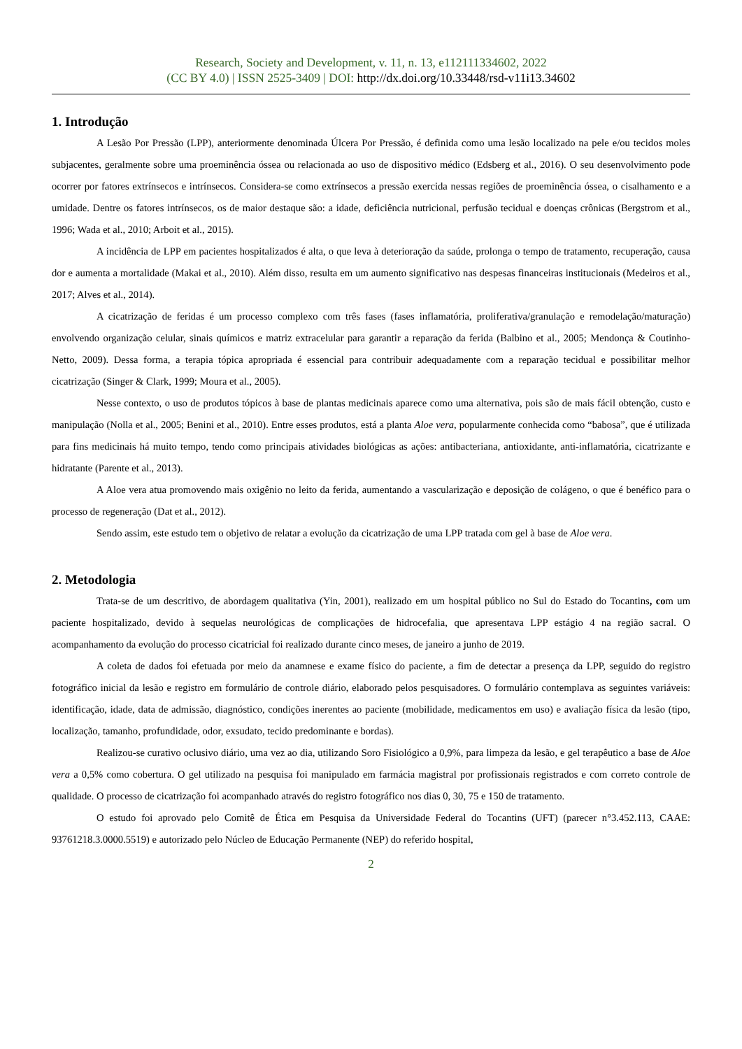Research, Society and Development, v. 11, n. 13, e112111334602, 2022
(CC BY 4.0) | ISSN 2525-3409 | DOI: http://dx.doi.org/10.33448/rsd-v11i13.34602
1. Introdução
A Lesão Por Pressão (LPP), anteriormente denominada Úlcera Por Pressão, é definida como uma lesão localizado na pele e/ou tecidos moles subjacentes, geralmente sobre uma proeminência óssea ou relacionada ao uso de dispositivo médico (Edsberg et al., 2016). O seu desenvolvimento pode ocorrer por fatores extrínsecos e intrínsecos. Considera-se como extrínsecos a pressão exercida nessas regiões de proeminência óssea, o cisalhamento e a umidade. Dentre os fatores intrínsecos, os de maior destaque são: a idade, deficiência nutricional, perfusão tecidual e doenças crônicas (Bergstrom et al., 1996; Wada et al., 2010; Arboit et al., 2015).
A incidência de LPP em pacientes hospitalizados é alta, o que leva à deterioração da saúde, prolonga o tempo de tratamento, recuperação, causa dor e aumenta a mortalidade (Makai et al., 2010). Além disso, resulta em um aumento significativo nas despesas financeiras institucionais (Medeiros et al., 2017; Alves et al., 2014).
A cicatrização de feridas é um processo complexo com três fases (fases inflamatória, proliferativa/granulação e remodelação/maturação) envolvendo organização celular, sinais químicos e matriz extracelular para garantir a reparação da ferida (Balbino et al., 2005; Mendonça & Coutinho-Netto, 2009). Dessa forma, a terapia tópica apropriada é essencial para contribuir adequadamente com a reparação tecidual e possibilitar melhor cicatrização (Singer & Clark, 1999; Moura et al., 2005).
Nesse contexto, o uso de produtos tópicos à base de plantas medicinais aparece como uma alternativa, pois são de mais fácil obtenção, custo e manipulação (Nolla et al., 2005; Benini et al., 2010). Entre esses produtos, está a planta Aloe vera, popularmente conhecida como “babosa”, que é utilizada para fins medicinais há muito tempo, tendo como principais atividades biológicas as ações: antibacteriana, antioxidante, anti-inflamatória, cicatrizante e hidratante (Parente et al., 2013).
A Aloe vera atua promovendo mais oxigênio no leito da ferida, aumentando a vascularização e deposição de colágeno, o que é benéfico para o processo de regeneração (Dat et al., 2012).
Sendo assim, este estudo tem o objetivo de relatar a evolução da cicatrização de uma LPP tratada com gel à base de Aloe vera.
2. Metodologia
Trata-se de um descritivo, de abordagem qualitativa (Yin, 2001), realizado em um hospital público no Sul do Estado do Tocantins, com um paciente hospitalizado, devido à sequelas neurológicas de complicações de hidrocefalia, que apresentava LPP estágio 4 na região sacral. O acompanhamento da evolução do processo cicatricial foi realizado durante cinco meses, de janeiro a junho de 2019.
A coleta de dados foi efetuada por meio da anamnese e exame físico do paciente, a fim de detectar a presença da LPP, seguido do registro fotográfico inicial da lesão e registro em formulário de controle diário, elaborado pelos pesquisadores. O formulário contemplava as seguintes variáveis: identificação, idade, data de admissão, diagnóstico, condições inerentes ao paciente (mobilidade, medicamentos em uso) e avaliação física da lesão (tipo, localização, tamanho, profundidade, odor, exsudato, tecido predominante e bordas).
Realizou-se curativo oclusivo diário, uma vez ao dia, utilizando Soro Fisiológico a 0,9%, para limpeza da lesão, e gel terapêutico a base de Aloe vera a 0,5% como cobertura. O gel utilizado na pesquisa foi manipulado em farmácia magistral por profissionais registrados e com correto controle de qualidade. O processo de cicatrização foi acompanhado através do registro fotográfico nos dias 0, 30, 75 e 150 de tratamento.
O estudo foi aprovado pelo Comitê de Ética em Pesquisa da Universidade Federal do Tocantins (UFT) (parecer n°3.452.113, CAAE: 93761218.3.0000.5519) e autorizado pelo Núcleo de Educação Permanente (NEP) do referido hospital,
2